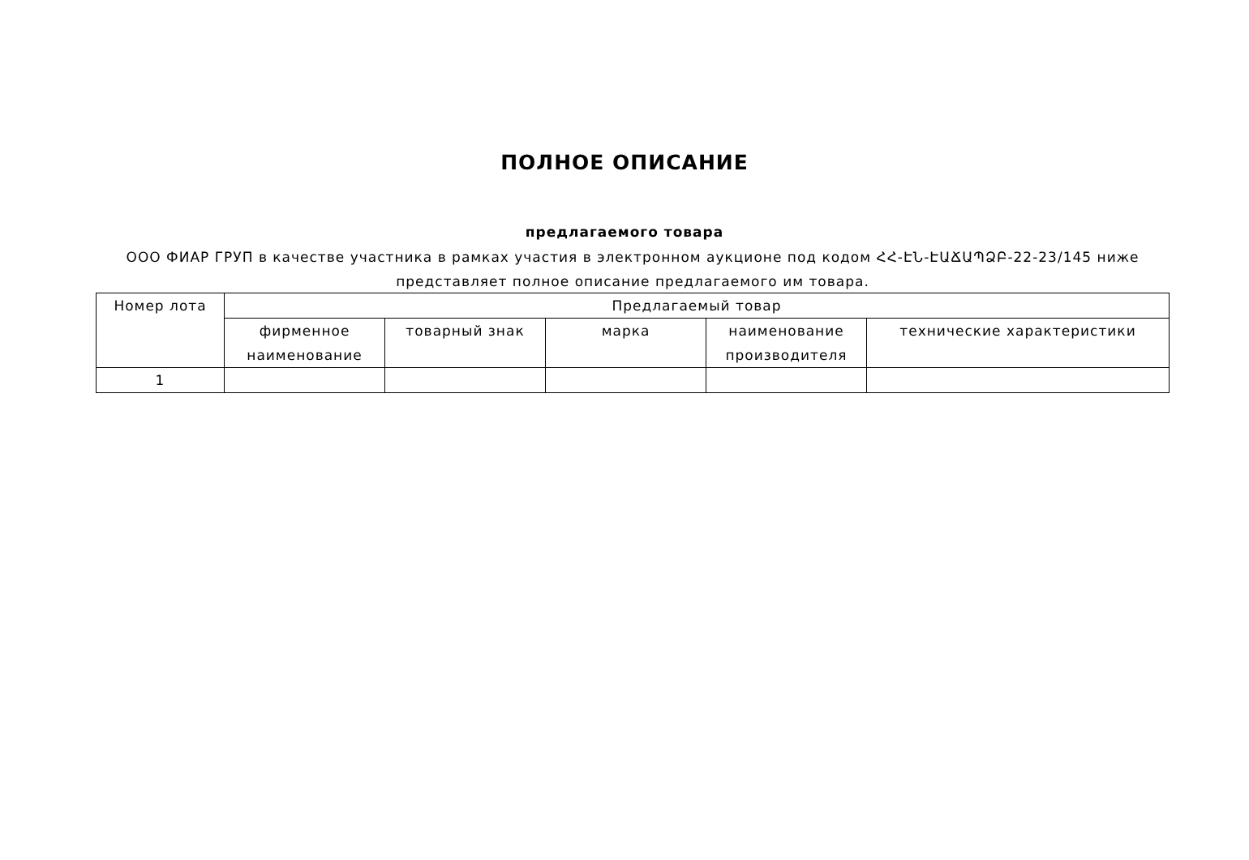ПОЛНОЕ ОПИСАНИЕ
предлагаемого товара
ООО ФИАР ГРУП в качестве участника в рамках участия в электронном аукционе под кодом ՀՀ-ԷՆ-ԷԱՃԱՊՁԲ-22-23/145 ниже представляет полное описание предлагаемого им товара.
| Номер лота | Предлагаемый товар | | | | |
| --- | --- | --- | --- | --- | --- |
| | фирменное наименование | товарный знак | марка | наименование производителя | технические характеристики |
| 1 | | | | | |